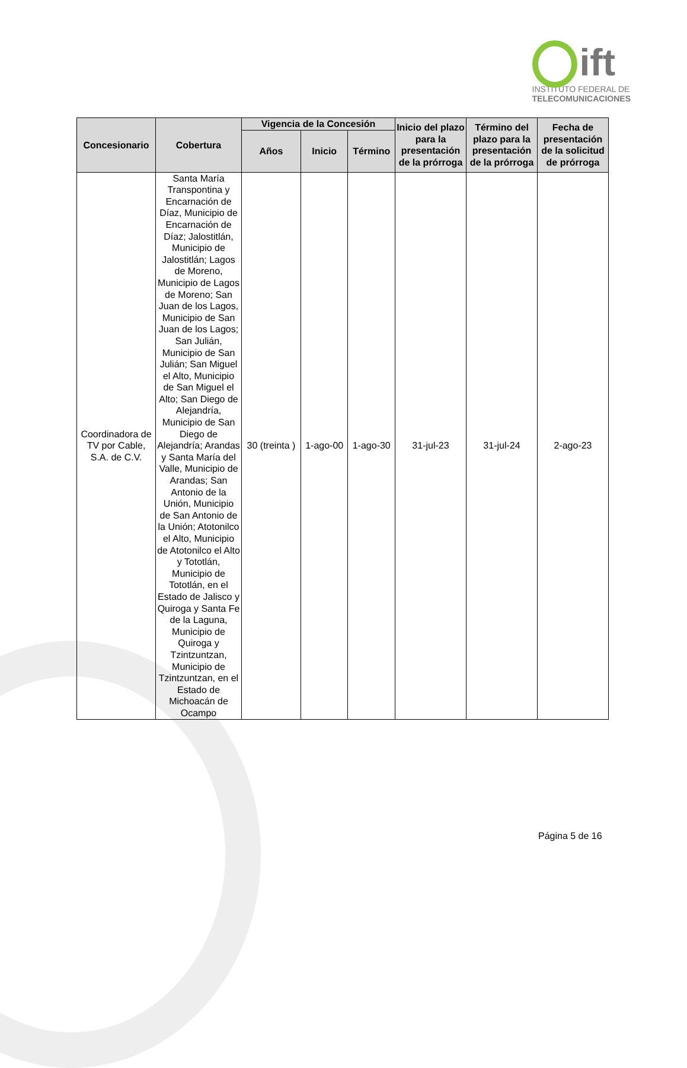ift
INSTITUTO FEDERAL DE
TELECOMUNICACIONES
| Concesionario | Cobertura | Vigencia de la Concesión | | | Inicio del plazo para la presentación de la prórroga | Término del plazo para la presentación de la prórroga | Fecha de presentación de la solicitud de prórroga |
| --- | --- | --- | --- | --- | --- | --- | --- |
| | | Años | Inicio | Término | | | |
| Coordinadora de TV por Cable, S.A. de C.V. | Santa María Transpontina y Encarnación de Díaz, Municipio de Encarnación de Díaz; Jalostitlán, Municipio de Jalostitlán; Lagos de Moreno, Municipio de Lagos de Moreno; San Juan de los Lagos, Municipio de San Juan de los Lagos; San Julián, Municipio de San Julián; San Miguel el Alto, Municipio de San Miguel el Alto; San Diego de Alejandría, Municipio de San Diego de Alejandría; Arandas y Santa María del Valle, Municipio de Arandas; San Antonio de la Unión, Municipio de San Antonio de la Unión; Atotonilco el Alto, Municipio de Atotonilco el Alto y Tototlán, Municipio de Tototlán, en el Estado de Jalisco y Quiroga y Santa Fe de la Laguna, Municipio de Quiroga y Tzintzuntzan, Municipio de Tzintzuntzan, en el Estado de Michoacán de Ocampo | 30 (treinta ) | 1-ago-00 | 1-ago-30 | 31-jul-23 | 31-jul-24 | 2-ago-23 |
Página 5 de 16